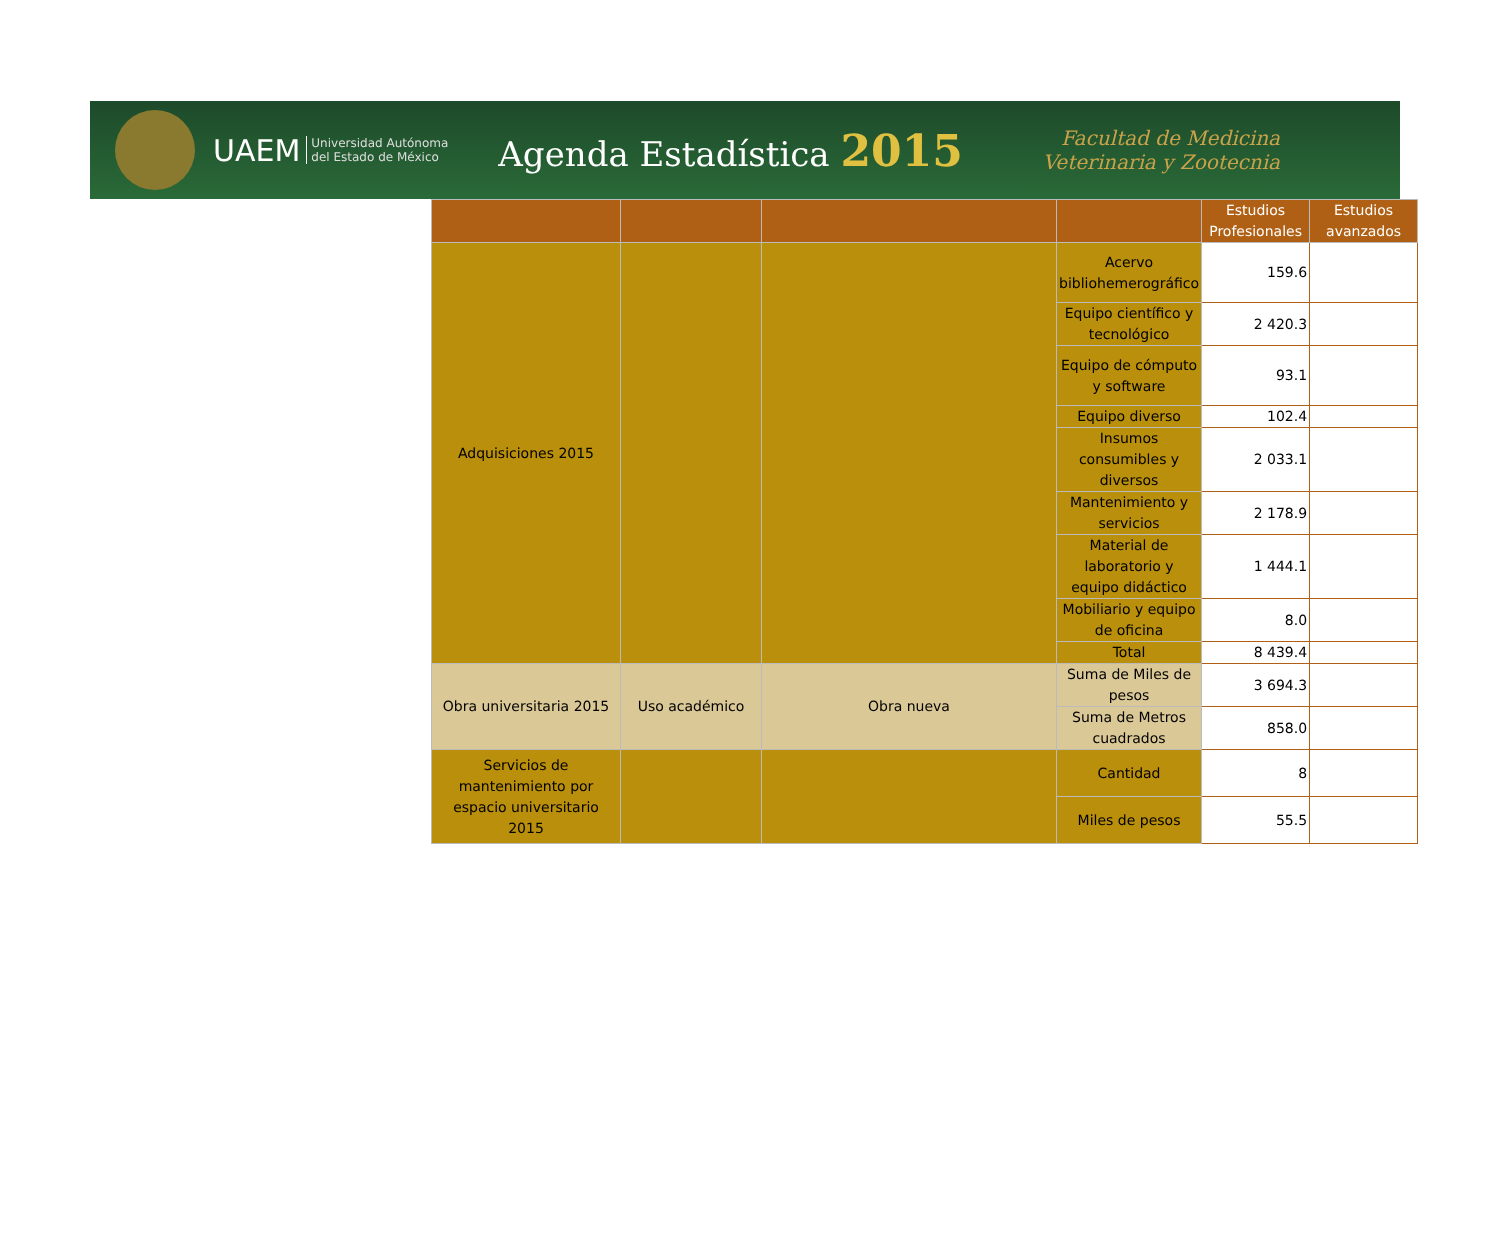UAEM Universidad Autónoma
del Estado de México Agenda Estadística 2015 Facultad de Medicina
Veterinaria y Zootecnia
| | | | | Estudios Profesionales | Estudios avanzados |
| --- | --- | --- | --- | --- | --- |
| Adquisiciones 2015 | | | Acervo bibliohemerográfico | 159.6 | |
| | | | Equipo científico y tecnológico | 2 420.3 | |
| | | | Equipo de cómputo y software | 93.1 | |
| | | | Equipo diverso | 102.4 | |
| | | | Insumos consumibles y diversos | 2 033.1 | |
| | | | Mantenimiento y servicios | 2 178.9 | |
| | | | Material de laboratorio y equipo didáctico | 1 444.1 | |
| | | | Mobiliario y equipo de oficina | 8.0 | |
| | | | Total | 8 439.4 | |
| Obra universitaria 2015 | Uso académico | Obra nueva | Suma de Miles de pesos | 3 694.3 | |
| | | | Suma de Metros cuadrados | 858.0 | |
| Servicios de mantenimiento por espacio universitario 2015 | | | Cantidad | 8 | |
| | | | Miles de pesos | 55.5 | |